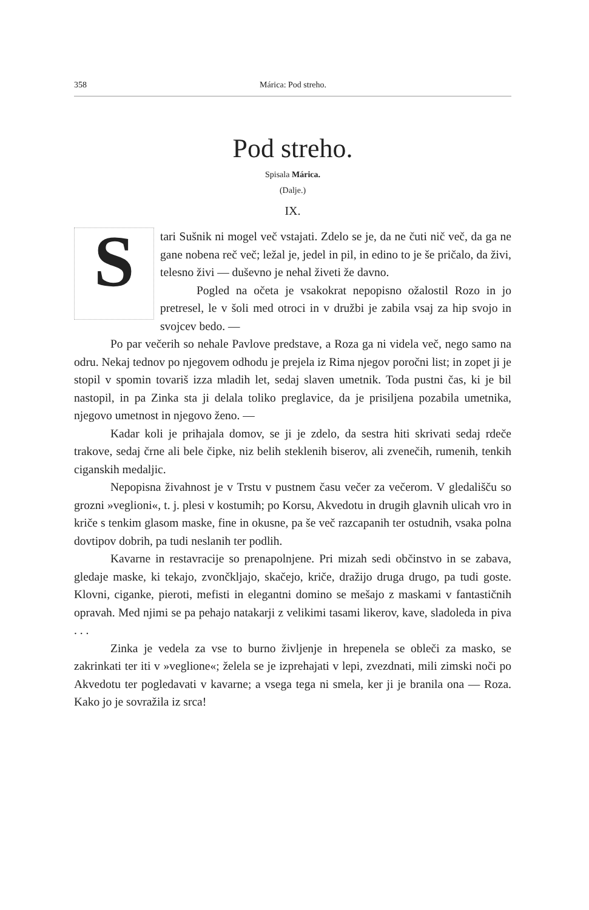358 Márica: Pod streho.
Pod streho.
Spisala Márica.
(Dalje.)
IX.
Stari Sušnik ni mogel več vstajati. Zdelo se je, da ne čuti nič več, da ga ne gane nobena reč več; ležal je, jedel in pil, in edino to je še pričalo, da živi, telesno živi — duševno je nehal živeti že davno.
Pogled na očeta je vsakokrat nepopisno ožalostil Rozo in jo pretresel, le v šoli med otroci in v družbi je zabila vsaj za hip svojo in svojcev bedo. —
Po par večerih so nehale Pavlove predstave, a Roza ga ni videla več, nego samo na odru. Nekaj tednov po njegovem odhodu je prejela iz Rima njegov poročni list; in zopet ji je stopil v spomin tovariš izza mladih let, sedaj slaven umetnik. Toda pustni čas, ki je bil nastopil, in pa Zinka sta ji delala toliko preglavice, da je prisiljena pozabila umetnika, njegovo umetnost in njegovo ženo. —
Kadar koli je prihajala domov, se ji je zdelo, da sestra hiti skrivati sedaj rdeče trakove, sedaj črne ali bele čipke, niz belih steklenih biserov, ali zvenečih, rumenih, tenkih ciganskih medaljic.
Nepopisna živahnost je v Trstu v pustnem času večer za večerom. V gledališču so grozni »veglioni«, t. j. plesi v kostumih; po Korsu, Akvedotu in drugih glavnih ulicah vro in kriče s tenkim glasom maske, fine in okusne, pa še več razcapanih ter ostudnih, vsaka polna dovtipov dobrih, pa tudi neslanih ter podlih.
Kavarne in restavracije so prenapolnjene. Pri mizah sedi občinstvo in se zabava, gledaje maske, ki tekajo, zvončkljajo, skačejo, kriče, dražijo druga drugo, pa tudi goste. Klovni, ciganke, pieroti, mefisti in elegantni domino se mešajo z maskami v fantastičnih opravah. Med njimi se pa pehajo natakarji z velikimi tasami likerov, kave, sladoleda in piva . . .
Zinka je vedela za vse to burno življenje in hrepenela se obleči za masko, se zakrinkati ter iti v »veglione«; želela se je izprehajati v lepi, zvezdnati, mili zimski noči po Akvedotu ter pogledavati v kavarne; a vsega tega ni smela, ker ji je branila ona — Roza. Kako jo je sovražila iz srca!